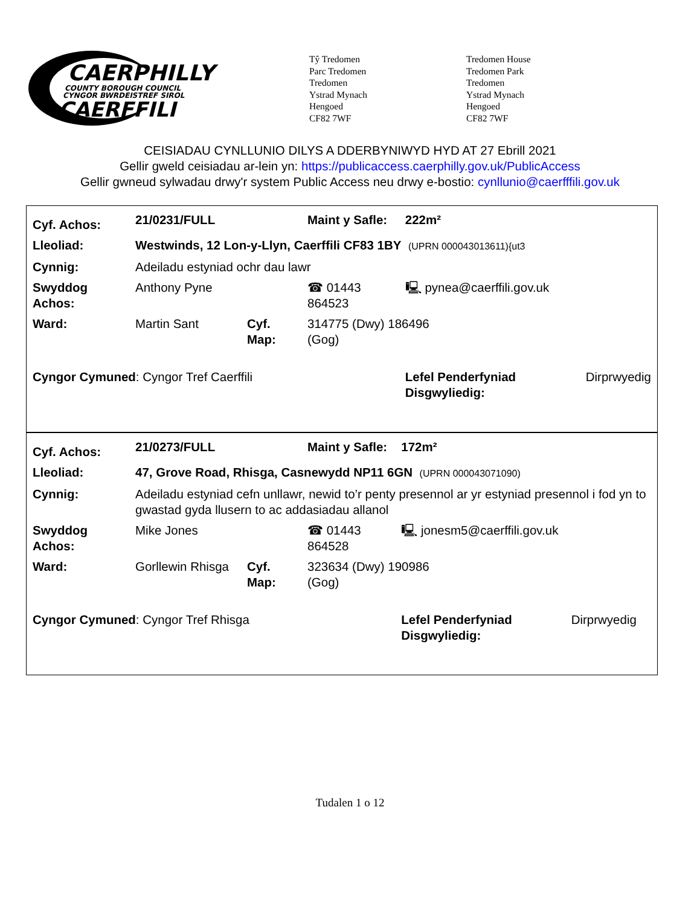CAERPHILLY
COUNTY BOROUGH COUNCIL
CYNGOR BWRDEISTREF SIROL
CAERFFILI
Tŷ Tredomen
Parc Tredomen
Tredomen
Ystrad Mynach
Hengoed
CF82 7WF
Tredomen House
Tredomen Park
Tredomen
Ystrad Mynach
Hengoed
CF82 7WF
CEISIADAU CYNLLUNIO DILYS A DDERBYNIWYD HYD AT 27 Ebrill 2021
Gellir gweld ceisiadau ar-lein yn: https://publicaccess.caerphilly.gov.uk/PublicAccess
Gellir gwneud sylwadau drwy'r system Public Access neu drwy e-bostio: cynllunio@caerfffili.gov.uk
| Cyf. Achos: | 21/0231/FULL | | | Maint y Safle: | 222m² | |
| Lleoliad: | Westwinds, 12 Lon-y-Llyn, Caerffili CF83 1BY (UPRN 000043013611){ut3 | | | | | |
| Cynnig: | Adeiladu estyniad ochr dau lawr | | | | | |
| Swyddog Achos: | Anthony Pyne | | ☎ 01443 864523 | | 🖳 pynea@caerffili.gov.uk | |
| Ward: | Martin Sant | Cyf. Map: | 314775 (Dwy) 186496 (Gog) | | | |
| Cyngor Cymuned : Cyngor Tref Caerffili | | | | | Lefel Penderfyniad Disgwyliedig: | Dirprwyedig |
| Cyf. Achos: | 21/0273/FULL | | | Maint y Safle: | 172m² | |
| Lleoliad: | 47, Grove Road, Rhisga, Casnewydd NP11 6GN (UPRN 000043071090) | | | | | |
| Cynnig: | Adeiladu estyniad cefn unllawr, newid to’r penty presennol ar yr estyniad presennol i fod yn to gwastad gyda llusern to ac addasiadau allanol | | | | | |
| Swyddog Achos: | Mike Jones | | ☎ 01443 864528 | | 🖳 jonesm5@caerffili.gov.uk | |
| Ward: | Gorllewin Rhisga | Cyf. Map: | 323634 (Dwy) 190986 (Gog) | | | |
| Cyngor Cymuned : Cyngor Tref Rhisga | | | | | Lefel Penderfyniad Disgwyliedig: | Dirprwyedig |
Tudalen 1 o 12